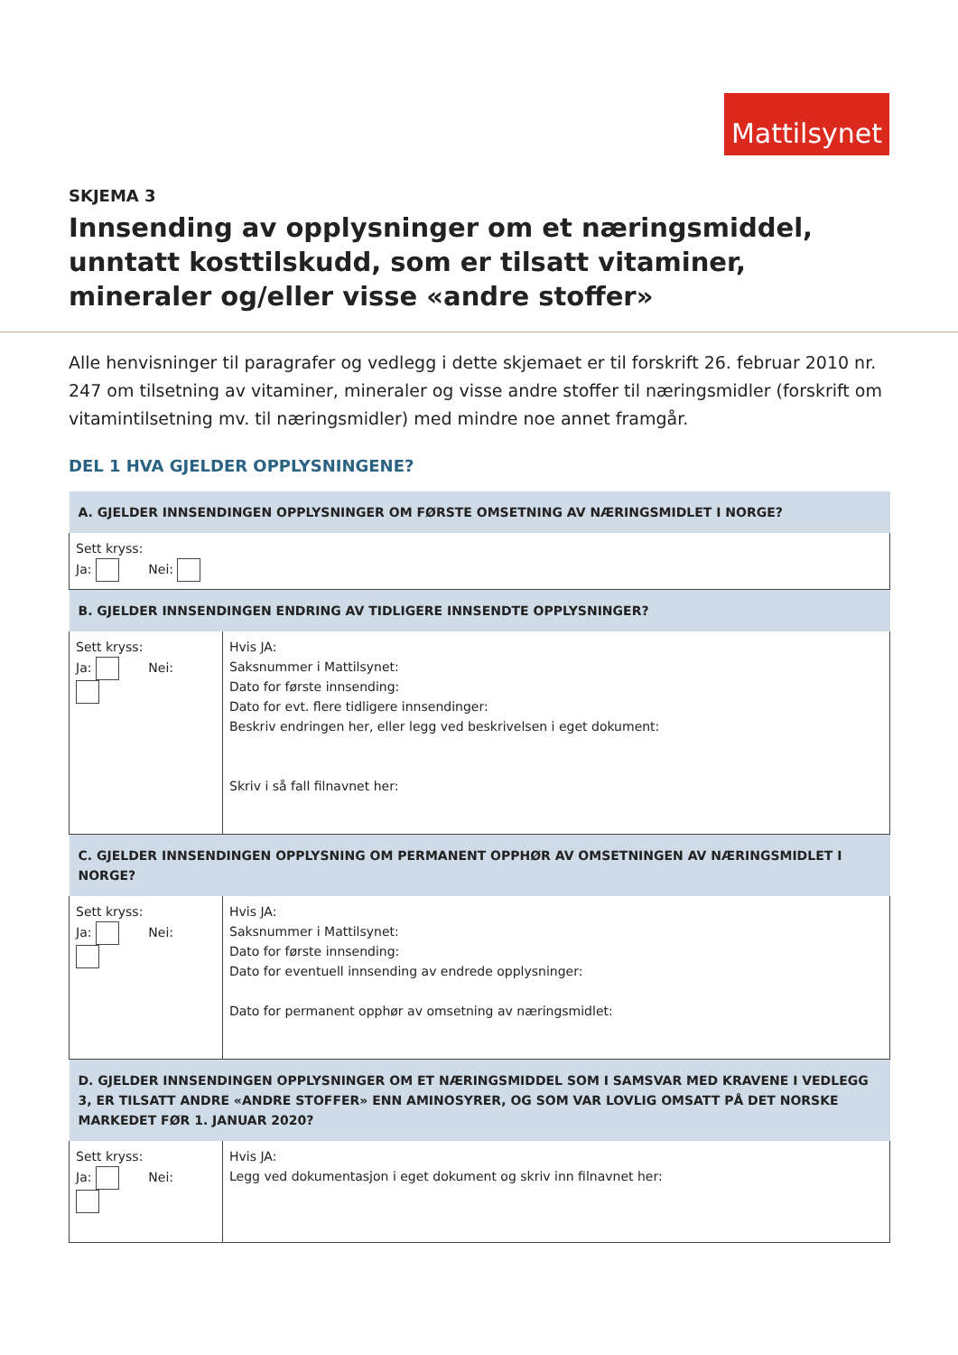Mattilsynet
SKJEMA 3
Innsending av opplysninger om et næringsmiddel, unntatt kosttilskudd, som er tilsatt vitaminer, mineraler og/eller visse «andre stoffer»
Alle henvisninger til paragrafer og vedlegg i dette skjemaet er til forskrift 26. februar 2010 nr. 247 om tilsetning av vitaminer, mineraler og visse andre stoffer til næringsmidler (forskrift om vitamintilsetning mv. til næringsmidler) med mindre noe annet framgår.
DEL 1 HVA GJELDER OPPLYSNINGENE?
| A. GJELDER INNSENDINGEN OPPLYSNINGER OM FØRSTE OMSETNING AV NÆRINGSMIDLET I NORGE? | |
| --- | --- |
| Sett kryss: Ja: Nei: | |
| B. GJELDER INNSENDINGEN ENDRING AV TIDLIGERE INNSENDTE OPPLYSNINGER? | |
| Sett kryss: Ja: Nei: | Hvis JA: Saksnummer i Mattilsynet: Dato for første innsending: Dato for evt. flere tidligere innsendinger: Beskriv endringen her, eller legg ved beskrivelsen i eget dokument: Skriv i så fall filnavnet her: |
| C. GJELDER INNSENDINGEN OPPLYSNING OM PERMANENT OPPHØR AV OMSETNINGEN AV NÆRINGSMIDLET I NORGE? | |
| Sett kryss: Ja: Nei: | Hvis JA: Saksnummer i Mattilsynet: Dato for første innsending: Dato for eventuell innsending av endrede opplysninger: Dato for permanent opphør av omsetning av næringsmidlet: |
| D. GJELDER INNSENDINGEN OPPLYSNINGER OM ET NÆRINGSMIDDEL SOM I SAMSVAR MED KRAVENE I VEDLEGG 3, ER TILSATT ANDRE «ANDRE STOFFER» ENN AMINOSYRER, OG SOM VAR LOVLIG OMSATT PÅ DET NORSKE MARKEDET FØR 1. JANUAR 2020? | |
| Sett kryss: Ja: Nei: | Hvis JA: Legg ved dokumentasjon i eget dokument og skriv inn filnavnet her: |